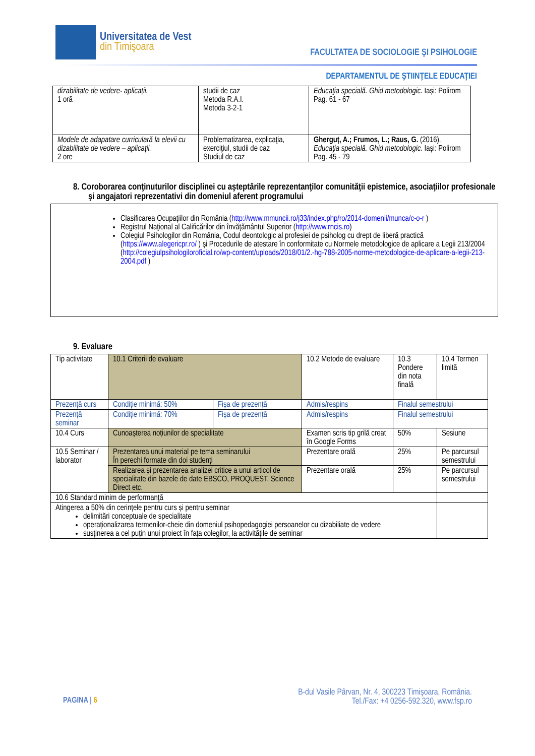Universitatea de Vest
din Timişoara
FACULTATEA DE SOCIOLOGIE ŞI PSIHOLOGIE
DEPARTAMENTUL DE ŞTIINŢELE EDUCAŢIEI
| dizabilitate de vedere- aplicații. 1 oră | studii de caz Metoda R.A.I. Metoda 3-2-1 | Educaţia specială. Ghid metodologic. Iași: Polirom Pag. 61 - 67 |
| Modele de adapatare curriculară la elevii cu dizabilitate de vedere – aplicații. 2 ore | Problematizarea, explicaţia, exerciţiul, studii de caz Studiul de caz | Gherguț, A.; Frumos, L.; Raus, G. (2016). Educaţia specială. Ghid metodologic. Iași: Polirom Pag. 45 - 79 |
8. Coroborarea conţinuturilor disciplinei cu aşteptările reprezentanţilor comunităţii epistemice, asociaţiilor profesionale şi angajatori reprezentativi din domeniul aferent programului
Clasificarea Ocupaţiilor din România (http://www.mmuncii.ro/j33/index.php/ro/2014-domenii/munca/c-o-r )
Registrul Naţional al Calificărilor din învăţământul Superior (http://www.rncis.ro)
Colegiul Psihologilor din România, Codul deontologic al profesiei de psiholog cu drept de liberă practică (https://www.alegericpr.ro/ ) şi Procedurile de atestare în conformitate cu Normele metodologice de aplicare a Legii 213/2004 (http://colegiulpsihologiloroficial.ro/wp-content/uploads/2018/01/2.-hg-788-2005-norme-metodologice-de-aplicare-a-legii-213-2004.pdf )
9. Evaluare
| Tip activitate | 10.1 Criterii de evaluare | | 10.2 Metode de evaluare | 10.3 Pondere din nota finală | 10.4 Termen limită |
| Prezență curs | Condiție minimă: 50% | Fișa de prezență | Admis/respins | Finalul semestrului | |
| Prezență seminar | Condiție minimă: 70% | Fișa de prezență | Admis/respins | Finalul semestrului | |
| 10.4 Curs | Cunoașterea noțiunilor de specialitate | | Examen scris tip grilă creat în Google Forms | 50% | Sesiune |
| 10.5 Seminar / laborator | Prezentarea unui material pe tema seminarului În perechi formate din doi studenți | | Prezentare orală | 25% | Pe parcursul semestrului |
| | Realizarea și prezentarea analizei critice a unui articol de specialitate din bazele de date EBSCO, PROQUEST, Science Direct etc. | | Prezentare orală | 25% | Pe parcursul semestrului |
| 10.6 Standard minim de performanţă | | | | | |
| Atingerea a 50% din cerințele pentru curs și pentru seminar delimitări conceptuale de specialitate operaționalizarea termenilor-cheie din domeniul psihopedagogiei persoanelor cu dizabiliate de vedere susținerea a cel puțin unui proiect în fața colegilor, la activităţile de seminar | | | | | |
B-dul Vasile Pârvan, Nr. 4, 300223 Timişoara, România.
Tel./Fax: +4 0256-592.320, www.fsp.ro
PAGINA | 6